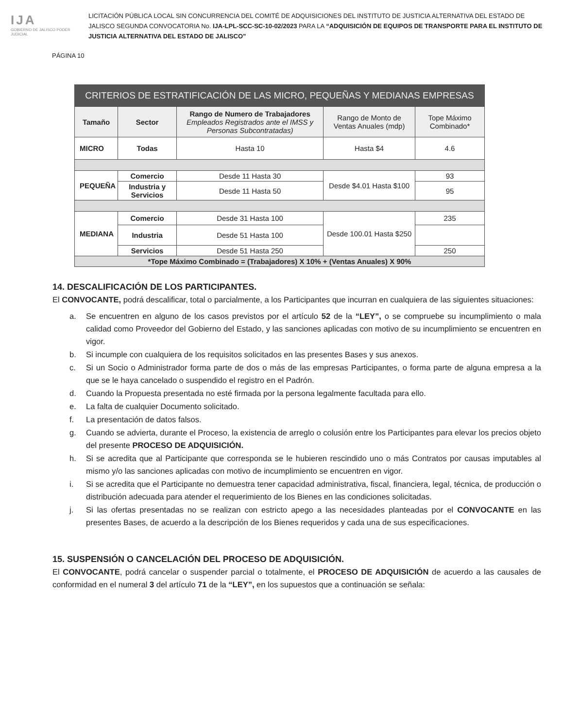IJA
GOBIERNO DE JALISCO PODER JUDICIAL
LICITACIÓN PÚBLICA LOCAL SIN CONCURRENCIA DEL COMITÉ DE ADQUISICIONES DEL INSTITUTO DE JUSTICIA ALTERNATIVA DEL ESTADO DE JALISCO SEGUNDA CONVOCATORIA No. IJA-LPL-SCC-SC-10-02/2023 PARA LA “ADQUISICIÓN DE EQUIPOS DE TRANSPORTE PARA EL INSTITUTO DE JUSTICIA ALTERNATIVA DEL ESTADO DE JALISCO”
PÁGINA 10
| CRITERIOS DE ESTRATIFICACIÓN DE LAS MICRO, PEQUEÑAS Y MEDIANAS EMPRESAS | | | | |
| --- | --- | --- | --- | --- |
| Tamaño | Sector | Rango de Numero de Trabajadores Empleados Registrados ante el IMSS y Personas Subcontratadas) | Rango de Monto de Ventas Anuales (mdp) | Tope Máximo Combinado* |
| MICRO | Todas | Hasta 10 | Hasta $4 | 4.6 |
| PEQUEÑA | Comercio | Desde 11 Hasta 30 | Desde $4.01 Hasta $100 | 93 |
| | Industria y Servicios | Desde 11 Hasta 50 | | 95 |
| MEDIANA | Comercio | Desde 31 Hasta 100 | Desde 100.01 Hasta $250 | 235 |
| | Industria | Desde 51 Hasta 100 | | |
| | Servicios | Desde 51 Hasta 250 | | 250 |
| *Tope Máximo Combinado = (Trabajadores) X 10% + (Ventas Anuales) X 90% | | | | |
14. DESCALIFICACIÓN DE LOS PARTICIPANTES.
El CONVOCANTE, podrá descalificar, total o parcialmente, a los Participantes que incurran en cualquiera de las siguientes situaciones:
a. Se encuentren en alguno de los casos previstos por el artículo 52 de la “LEY”, o se compruebe su incumplimiento o mala calidad como Proveedor del Gobierno del Estado, y las sanciones aplicadas con motivo de su incumplimiento se encuentren en vigor.
b. Si incumple con cualquiera de los requisitos solicitados en las presentes Bases y sus anexos.
c. Si un Socio o Administrador forma parte de dos o más de las empresas Participantes, o forma parte de alguna empresa a la que se le haya cancelado o suspendido el registro en el Padrón.
d. Cuando la Propuesta presentada no esté firmada por la persona legalmente facultada para ello.
e. La falta de cualquier Documento solicitado.
f. La presentación de datos falsos.
g. Cuando se advierta, durante el Proceso, la existencia de arreglo o colusión entre los Participantes para elevar los precios objeto del presente PROCESO DE ADQUISICIÓN.
h. Si se acredita que al Participante que corresponda se le hubieren rescindido uno o más Contratos por causas imputables al mismo y/o las sanciones aplicadas con motivo de incumplimiento se encuentren en vigor.
i. Si se acredita que el Participante no demuestra tener capacidad administrativa, fiscal, financiera, legal, técnica, de producción o distribución adecuada para atender el requerimiento de los Bienes en las condiciones solicitadas.
j. Si las ofertas presentadas no se realizan con estricto apego a las necesidades planteadas por el CONVOCANTE en las presentes Bases, de acuerdo a la descripción de los Bienes requeridos y cada una de sus especificaciones.
15. SUSPENSIÓN O CANCELACIÓN DEL PROCESO DE ADQUISICIÓN.
El CONVOCANTE, podrá cancelar o suspender parcial o totalmente, el PROCESO DE ADQUISICIÓN de acuerdo a las causales de conformidad en el numeral 3 del artículo 71 de la “LEY”, en los supuestos que a continuación se señala: